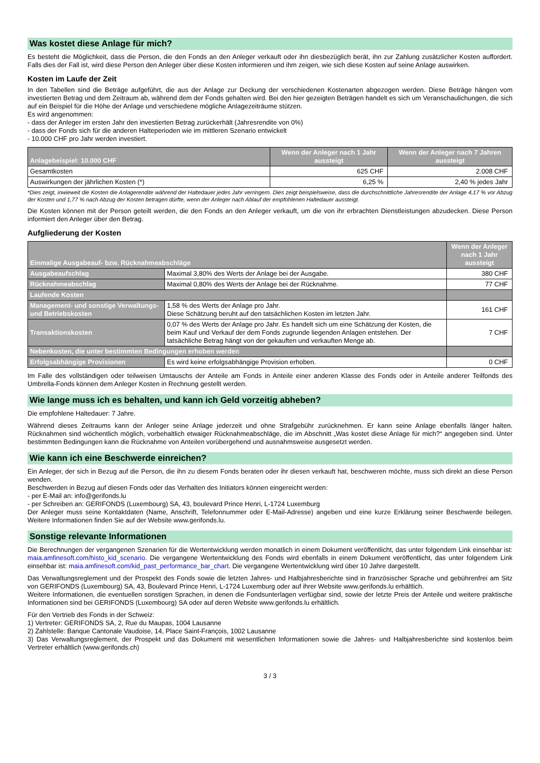Was kostet diese Anlage für mich?
Es besteht die Möglichkeit, dass die Person, die den Fonds an den Anleger verkauft oder ihn diesbezüglich berät, ihn zur Zahlung zusätzlicher Kosten auffordert. Falls dies der Fall ist, wird diese Person den Anleger über diese Kosten informieren und ihm zeigen, wie sich diese Kosten auf seine Anlage auswirken.
Kosten im Laufe der Zeit
In den Tabellen sind die Beträge aufgeführt, die aus der Anlage zur Deckung der verschiedenen Kostenarten abgezogen werden. Diese Beträge hängen vom investierten Betrag und dem Zeitraum ab, während dem der Fonds gehalten wird. Bei den hier gezeigten Beträgen handelt es sich um Veranschaulichungen, die sich auf ein Beispiel für die Höhe der Anlage und verschiedene mögliche Anlagezeiträume stützen.
Es wird angenommen:
- dass der Anleger im ersten Jahr den investierten Betrag zurückerhält (Jahresrendite von 0%)
- dass der Fonds sich für die anderen Halteperioden wie im mittleren Szenario entwickelt
- 10.000 CHF pro Jahr werden investiert.
| Anlagebeispiel: 10.000 CHF | Wenn der Anleger nach 1 Jahr aussteigt | Wenn der Anleger nach 7 Jahren aussteigt |
| --- | --- | --- |
| Gesamtkosten | 625 CHF | 2.008 CHF |
| Auswirkungen der jährlichen Kosten (*) | 6,25 % | 2,40 % jedes Jahr |
*Dies zeigt, inwieweit die Kosten die Anlagerendite während der Haltedauer jedes Jahr verringern. Dies zeigt beispielsweise, dass die durchschnittliche Jahresrendite der Anlage 4,17 % vor Abzug der Kosten und 1,77 % nach Abzug der Kosten betragen dürfte, wenn der Anleger nach Ablauf der empfohlenen Haltedauer aussteigt.
Die Kosten können mit der Person geteilt werden, die den Fonds an den Anleger verkauft, um die von ihr erbrachten Dienstleistungen abzudecken. Diese Person informiert den Anleger über den Betrag.
Aufgliederung der Kosten
| Einmalige Ausgabeauf- bzw. Rücknahmeabschläge | | Wenn der Anleger nach 1 Jahr aussteigt |
| --- | --- | --- |
| Ausgabeaufschlag | Maximal 3,80% des Werts der Anlage bei der Ausgabe. | 380 CHF |
| Rücknahmeabschlag | Maximal 0,80% des Werts der Anlage bei der Rücknahme. | 77 CHF |
| Laufende Kosten | | |
| Management- und sonstige Verwaltungs- und Betriebskosten | 1,58 % des Werts der Anlage pro Jahr. Diese Schätzung beruht auf den tatsächlichen Kosten im letzten Jahr. | 161 CHF |
| Transaktionskosten | 0,07 % des Werts der Anlage pro Jahr. Es handelt sich um eine Schätzung der Kosten, die beim Kauf und Verkauf der dem Fonds zugrunde liegenden Anlagen entstehen. Der tatsächliche Betrag hängt von der gekauften und verkauften Menge ab. | 7 CHF |
| Nebenkosten, die unter bestimmten Bedingungen erhoben werden | | |
| Erfolgsabhängige Provisionen | Es wird keine erfolgsabhängige Provision erhoben. | 0 CHF |
Im Falle des vollständigen oder teilweisen Umtauschs der Anteile am Fonds in Anteile einer anderen Klasse des Fonds oder in Anteile anderer Teilfonds des Umbrella-Fonds können dem Anleger Kosten in Rechnung gestellt werden.
Wie lange muss ich es behalten, und kann ich Geld vorzeitig abheben?
Die empfohlene Haltedauer: 7 Jahre.
Während dieses Zeitraums kann der Anleger seine Anlage jederzeit und ohne Strafgebühr zurücknehmen. Er kann seine Anlage ebenfalls länger halten. Rücknahmen sind wöchentlich möglich, vorbehaltlich etwaiger Rücknahmeabschläge, die im Abschnitt „Was kostet diese Anlage für mich?“ angegeben sind. Unter bestimmten Bedingungen kann die Rücknahme von Anteilen vorübergehend und ausnahmsweise ausgesetzt werden.
Wie kann ich eine Beschwerde einreichen?
Ein Anleger, der sich in Bezug auf die Person, die ihn zu diesem Fonds beraten oder ihr diesen verkauft hat, beschweren möchte, muss sich direkt an diese Person wenden.
Beschwerden in Bezug auf diesen Fonds oder das Verhalten des Initiators können eingereicht werden:
- per E-Mail an: info@gerifonds.lu
- per Schreiben an: GERIFONDS (Luxembourg) SA, 43, boulevard Prince Henri, L-1724 Luxemburg
Der Anleger muss seine Kontaktdaten (Name, Anschrift, Telefonnummer oder E-Mail-Adresse) angeben und eine kurze Erklärung seiner Beschwerde beilegen. Weitere Informationen finden Sie auf der Website www.gerifonds.lu.
Sonstige relevante Informationen
Die Berechnungen der vergangenen Szenarien für die Wertentwicklung werden monatlich in einem Dokument veröffentlicht, das unter folgendem Link einsehbar ist: maia.amfinesoft.com/histo_kid_scenario. Die vergangene Wertentwicklung des Fonds wird ebenfalls in einem Dokument veröffentlicht, das unter folgendem Link einsehbar ist: maia.amfinesoft.com/kid_past_performance_bar_chart. Die vergangene Wertentwicklung wird über 10 Jahre dargestellt.
Das Verwaltungsreglement und der Prospekt des Fonds sowie die letzten Jahres- und Halbjahresberichte sind in französischer Sprache und gebührenfrei am Sitz von GERIFONDS (Luxembourg) SA, 43, Boulevard Prince Henri, L-1724 Luxemburg oder auf ihrer Website www.gerifonds.lu erhältlich.
Weitere Informationen, die eventuellen sonstigen Sprachen, in denen die Fondsunterlagen verfügbar sind, sowie der letzte Preis der Anteile und weitere praktische Informationen sind bei GERIFONDS (Luxembourg) SA oder auf deren Website www.gerifonds.lu erhältlich.
Für den Vertrieb des Fonds in der Schweiz:
1) Vertreter: GERIFONDS SA, 2, Rue du Maupas, 1004 Lausanne
2) Zahlstelle: Banque Cantonale Vaudoise, 14, Place Saint-François, 1002 Lausanne
3) Das Verwaltungsreglement, der Prospekt und das Dokument mit wesentlichen Informationen sowie die Jahres- und Halbjahresberichte sind kostenlos beim Vertreter erhältlich (www.gerifonds.ch)
3 / 3